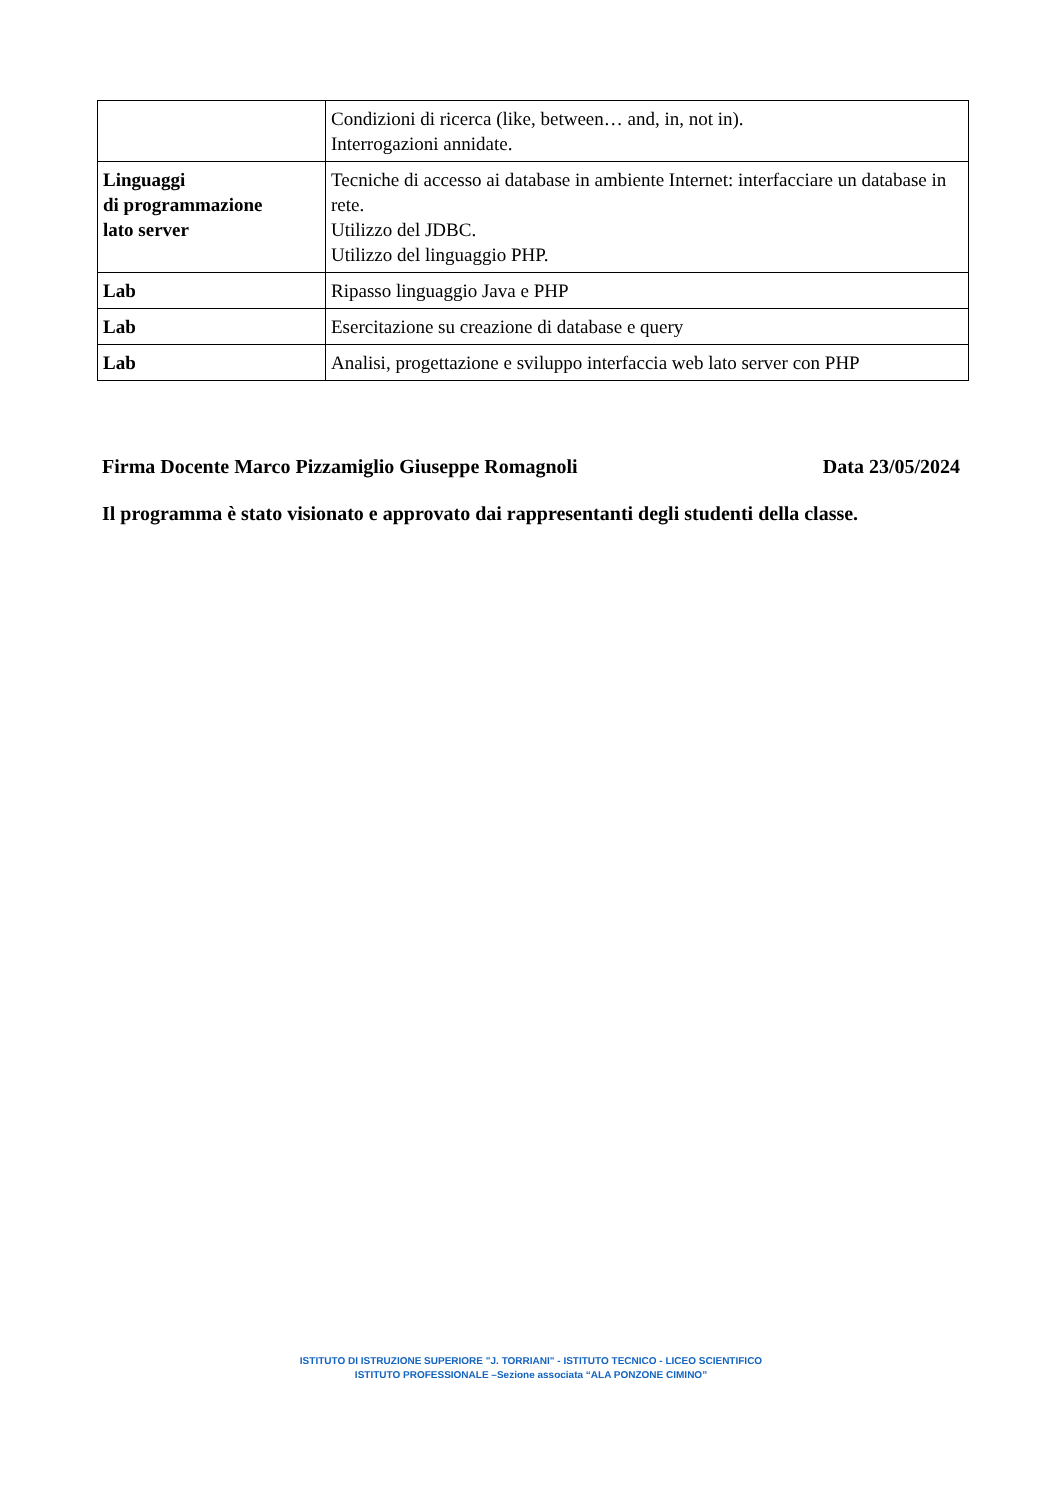| | Condizioni di ricerca (like, between… and, in, not in). Interrogazioni annidate. |
| Linguaggi di programmazione lato server | Tecniche di accesso ai database in ambiente Internet: interfacciare un database in rete. Utilizzo del JDBC. Utilizzo del linguaggio PHP. |
| Lab | Ripasso linguaggio Java e PHP |
| Lab | Esercitazione su creazione di database e query |
| Lab | Analisi, progettazione e sviluppo interfaccia web lato server con PHP |
Firma Docente Marco Pizzamiglio Giuseppe Romagnoli Data 23/05/2024
Il programma è stato visionato e approvato dai rappresentanti degli studenti della classe.
ISTITUTO DI ISTRUZIONE SUPERIORE "J. TORRIANI" - ISTITUTO TECNICO - LICEO SCIENTIFICO
ISTITUTO PROFESSIONALE –Sezione associata “ALA PONZONE CIMINO”